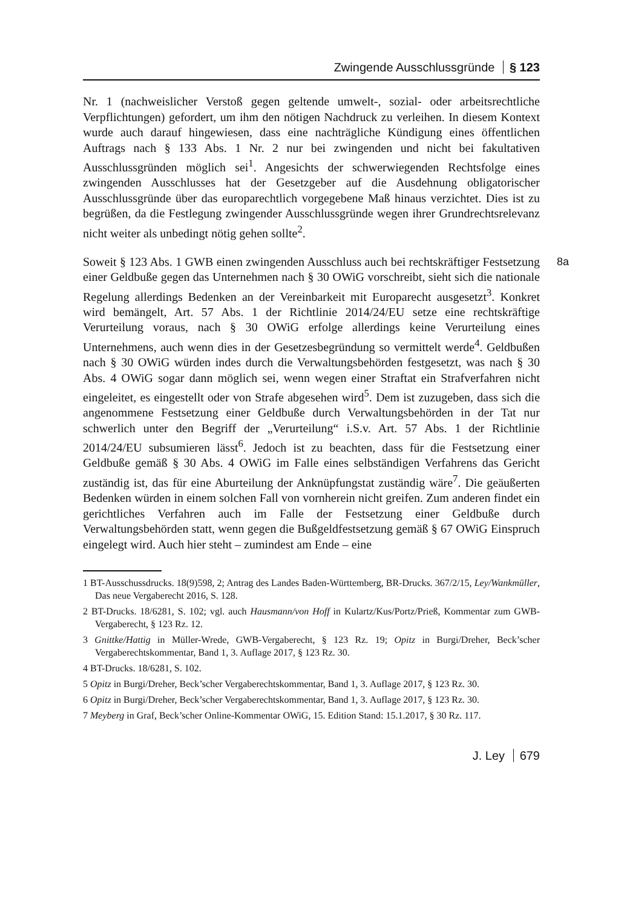Zwingende Ausschlussgründe § 123
Nr. 1 (nachweislicher Verstoß gegen geltende umwelt-, sozial- oder arbeitsrechtliche Verpflichtungen) gefordert, um ihm den nötigen Nachdruck zu verleihen. In diesem Kontext wurde auch darauf hingewiesen, dass eine nachträgliche Kündigung eines öffentlichen Auftrags nach § 133 Abs. 1 Nr. 2 nur bei zwingenden und nicht bei fakultativen Ausschlussgründen möglich sei<sup>1</sup>. Angesichts der schwerwiegenden Rechtsfolge eines zwingenden Ausschlusses hat der Gesetzgeber auf die Ausdehnung obligatorischer Ausschlussgründe über das europarechtlich vorgegebene Maß hinaus verzichtet. Dies ist zu begrüßen, da die Festlegung zwingender Ausschlussgründe wegen ihrer Grundrechtsrelevanz nicht weiter als unbedingt nötig gehen sollte<sup>2</sup>.
8a Soweit § 123 Abs. 1 GWB einen zwingenden Ausschluss auch bei rechtskräftiger Festsetzung einer Geldbuße gegen das Unternehmen nach § 30 OWiG vorschreibt, sieht sich die nationale Regelung allerdings Bedenken an der Vereinbarkeit mit Europarecht ausgesetzt<sup>3</sup>. Konkret wird bemängelt, Art. 57 Abs. 1 der Richtlinie 2014/24/EU setze eine rechtskräftige Verurteilung voraus, nach § 30 OWiG erfolge allerdings keine Verurteilung eines Unternehmens, auch wenn dies in der Gesetzesbegründung so vermittelt werde<sup>4</sup>. Geldbußen nach § 30 OWiG würden indes durch die Verwaltungsbehörden festgesetzt, was nach § 30 Abs. 4 OWiG sogar dann möglich sei, wenn wegen einer Straftat ein Strafverfahren nicht eingeleitet, es eingestellt oder von Strafe abgesehen wird<sup>5</sup>. Dem ist zuzugeben, dass sich die angenommene Festsetzung einer Geldbuße durch Verwaltungsbehörden in der Tat nur schwerlich unter den Begriff der „Verurteilung“ i.S.v. Art. 57 Abs. 1 der Richtlinie 2014/24/EU subsumieren lässt<sup>6</sup>. Jedoch ist zu beachten, dass für die Festsetzung einer Geldbuße gemäß § 30 Abs. 4 OWiG im Falle eines selbständigen Verfahrens das Gericht zuständig ist, das für eine Aburteilung der Anknüpfungstat zuständig wäre<sup>7</sup>. Die geäußerten Bedenken würden in einem solchen Fall von vornherein nicht greifen. Zum anderen findet ein gerichtliches Verfahren auch im Falle der Festsetzung einer Geldbuße durch Verwaltungsbehörden statt, wenn gegen die Bußgeldfestsetzung gemäß § 67 OWiG Einspruch eingelegt wird. Auch hier steht – zumindest am Ende – eine
1 BT-Ausschussdrucks. 18(9)598, 2; Antrag des Landes Baden-Württemberg, BR-Drucks. 367/2/15, Ley/Wankmüller, Das neue Vergaberecht 2016, S. 128.
2 BT-Drucks. 18/6281, S. 102; vgl. auch Hausmann/von Hoff in Kulartz/Kus/Portz/Prieß, Kommentar zum GWB-Vergaberecht, § 123 Rz. 12.
3 Gnittke/Hattig in Müller-Wrede, GWB-Vergaberecht, § 123 Rz. 19; Opitz in Burgi/Dreher, Beck’scher Vergaberechtskommentar, Band 1, 3. Auflage 2017, § 123 Rz. 30.
4 BT-Drucks. 18/6281, S. 102.
5 Opitz in Burgi/Dreher, Beck’scher Vergaberechtskommentar, Band 1, 3. Auflage 2017, § 123 Rz. 30.
6 Opitz in Burgi/Dreher, Beck’scher Vergaberechtskommentar, Band 1, 3. Auflage 2017, § 123 Rz. 30.
7 Meyberg in Graf, Beck’scher Online-Kommentar OWiG, 15. Edition Stand: 15.1.2017, § 30 Rz. 117.
J. Ley 679